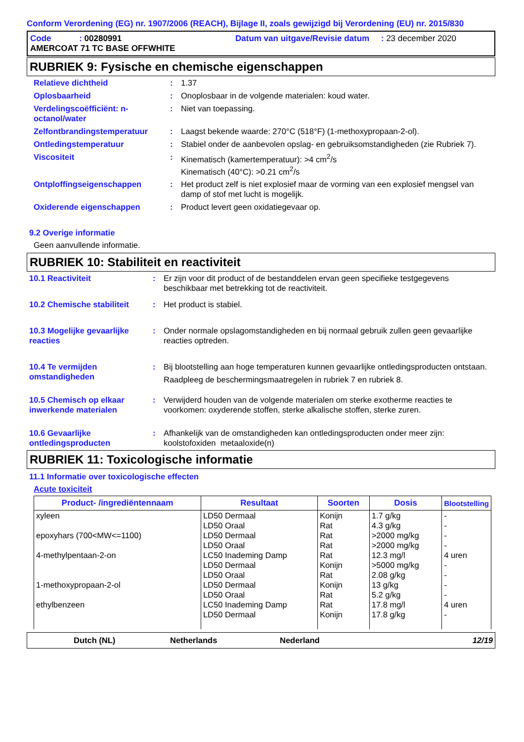Conform Verordening (EG) nr. 1907/2006 (REACH), Bijlage II, zoals gewijzigd bij Verordening (EU) nr. 2015/830
Code : 00280991 Datum van uitgave/Revisie datum : 23 december 2020
AMERCOAT 71 TC BASE OFFWHITE
RUBRIEK 9: Fysische en chemische eigenschappen
| Relatieve dichtheid | : | 1.37 |
| Oplosbaarheid | : | Onoplosbaar in de volgende materialen: koud water. |
| Verdelingscoëfficiënt: n-octanol/water | : | Niet van toepassing. |
| Zelfontbrandingstemperatuur | : | Laagst bekende waarde: 270°C (518°F) (1-methoxypropaan-2-ol). |
| Ontledingstemperatuur | : | Stabiel onder de aanbevolen opslag- en gebruiksomstandigheden (zie Rubriek 7). |
| Viscositeit | : | Kinematisch (kamertemperatuur): >4 cm<sup>2</sup>/s Kinematisch (40°C): >0.21 cm<sup>2</sup>/s |
| Ontploffingseigenschappen | : | Het product zelf is niet explosief maar de vorming van een explosief mengsel van damp of stof met lucht is mogelijk. |
| Oxiderende eigenschappen | : | Product levert geen oxidatiegevaar op. |
9.2 Overige informatie
Geen aanvullende informatie.
RUBRIEK 10: Stabiliteit en reactiviteit
| 10.1 Reactiviteit | : | Er zijn voor dit product of de bestanddelen ervan geen specifieke testgegevens beschikbaar met betrekking tot de reactiviteit. |
| 10.2 Chemische stabiliteit | : | Het product is stabiel. |
| 10.3 Mogelijke gevaarlijke reacties | : | Onder normale opslagomstandigheden en bij normaal gebruik zullen geen gevaarlijke reacties optreden. |
| 10.4 Te vermijden omstandigheden | : | Bij blootstelling aan hoge temperaturen kunnen gevaarlijke ontledingsproducten ontstaan. Raadpleeg de beschermingsmaatregelen in rubriek 7 en rubriek 8. |
| 10.5 Chemisch op elkaar inwerkende materialen | : | Verwijderd houden van de volgende materialen om sterke exotherme reacties te voorkomen: oxyderende stoffen, sterke alkalische stoffen, sterke zuren. |
| 10.6 Gevaarlijke ontledingsproducten | : | Afhankelijk van de omstandigheden kan ontledingsproducten onder meer zijn: koolstofoxiden metaaloxide(n) |
RUBRIEK 11: Toxicologische informatie
11.1 Informatie over toxicologische effecten
Acute toxiciteit
| Product- /ingrediëntennaam | Resultaat | Soorten | Dosis | Blootstelling |
| --- | --- | --- | --- | --- |
| xyleen epoxyhars (700<MW<=1100) 4-methylpentaan-2-on 1-methoxypropaan-2-ol ethylbenzeen | LD50 Dermaal LD50 Oraal LD50 Dermaal LD50 Oraal LC50 Inademing Damp LD50 Dermaal LD50 Oraal LD50 Dermaal LD50 Oraal LC50 Inademing Damp LD50 Dermaal | Konijn Rat Rat Rat Rat Konijn Rat Konijn Rat Rat Konijn | 1.7 g/kg 4.3 g/kg >2000 mg/kg >2000 mg/kg 12.3 mg/l >5000 mg/kg 2.08 g/kg 13 g/kg 5.2 g/kg 17.8 mg/l 17.8 g/kg | - - - - 4 uren - - - - 4 uren - |
Dutch (NL) Netherlands Nederland 12/19